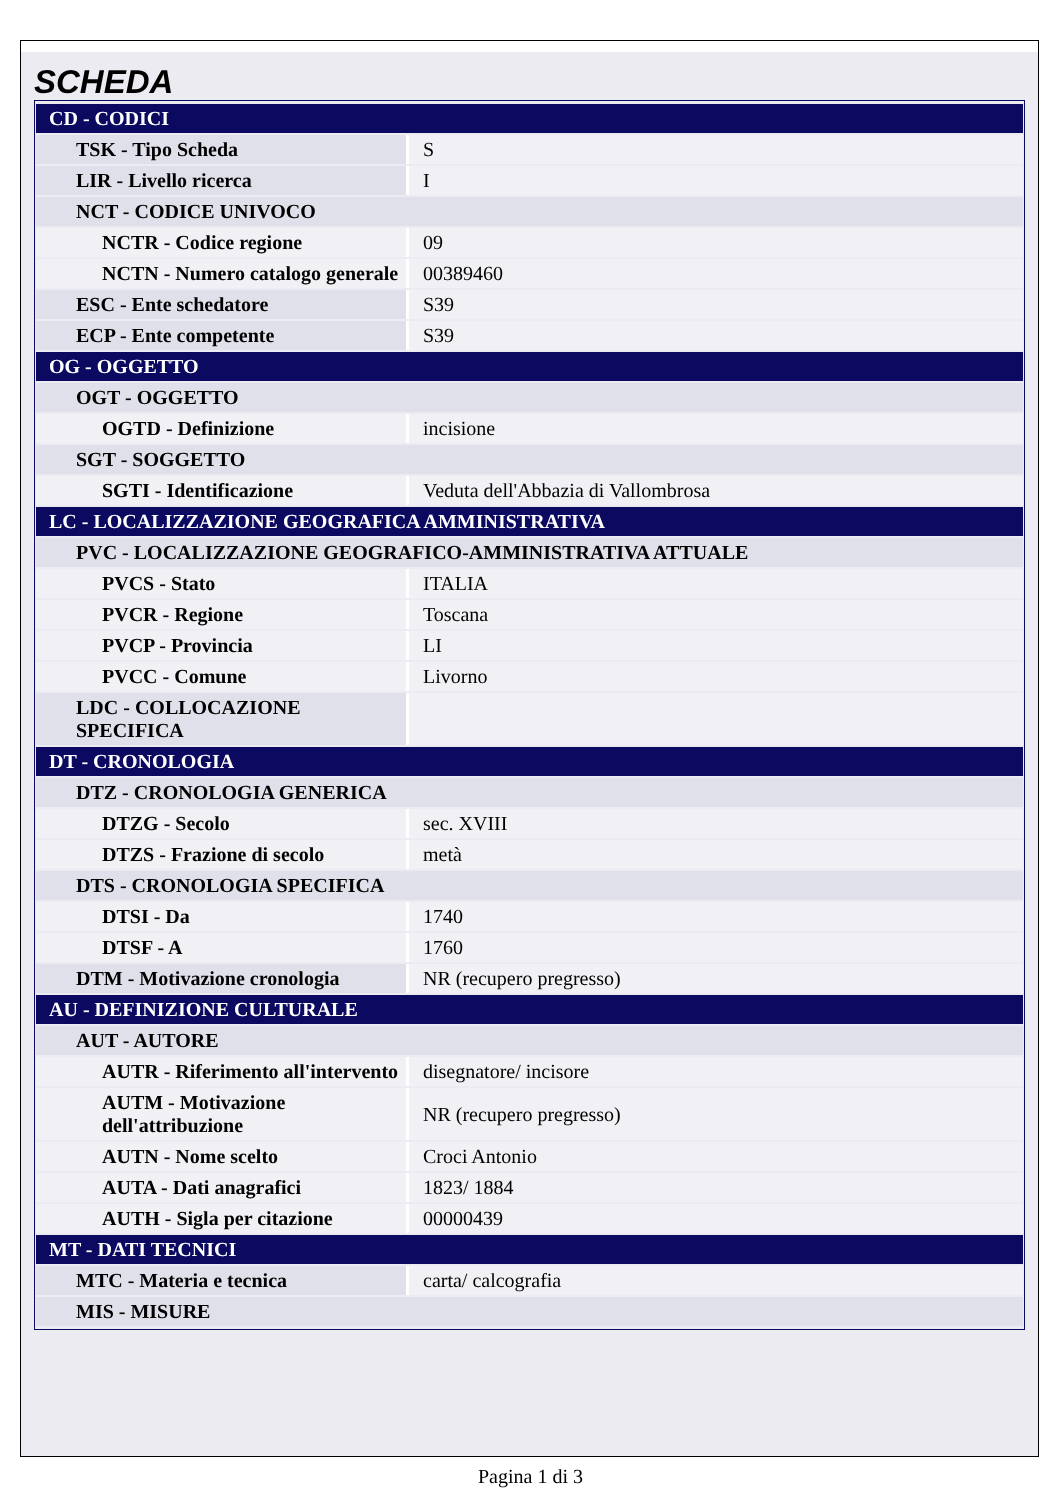SCHEDA
| CD - CODICI | |
| TSK - Tipo Scheda | S |
| LIR - Livello ricerca | I |
| NCT - CODICE UNIVOCO | |
| NCTR - Codice regione | 09 |
| NCTN - Numero catalogo generale | 00389460 |
| ESC - Ente schedatore | S39 |
| ECP - Ente competente | S39 |
| OG - OGGETTO | |
| OGT - OGGETTO | |
| OGTD - Definizione | incisione |
| SGT - SOGGETTO | |
| SGTI - Identificazione | Veduta dell'Abbazia di Vallombrosa |
| LC - LOCALIZZAZIONE GEOGRAFICA AMMINISTRATIVA | |
| PVC - LOCALIZZAZIONE GEOGRAFICO-AMMINISTRATIVA ATTUALE | |
| PVCS - Stato | ITALIA |
| PVCR - Regione | Toscana |
| PVCP - Provincia | LI |
| PVCC - Comune | Livorno |
| LDC - COLLOCAZIONE SPECIFICA | |
| DT - CRONOLOGIA | |
| DTZ - CRONOLOGIA GENERICA | |
| DTZG - Secolo | sec. XVIII |
| DTZS - Frazione di secolo | metà |
| DTS - CRONOLOGIA SPECIFICA | |
| DTSI - Da | 1740 |
| DTSF - A | 1760 |
| DTM - Motivazione cronologia | NR (recupero pregresso) |
| AU - DEFINIZIONE CULTURALE | |
| AUT - AUTORE | |
| AUTR - Riferimento all'intervento | disegnatore/ incisore |
| AUTM - Motivazione dell'attribuzione | NR (recupero pregresso) |
| AUTN - Nome scelto | Croci Antonio |
| AUTA - Dati anagrafici | 1823/ 1884 |
| AUTH - Sigla per citazione | 00000439 |
| MT - DATI TECNICI | |
| MTC - Materia e tecnica | carta/ calcografia |
| MIS - MISURE | |
Pagina 1 di 3